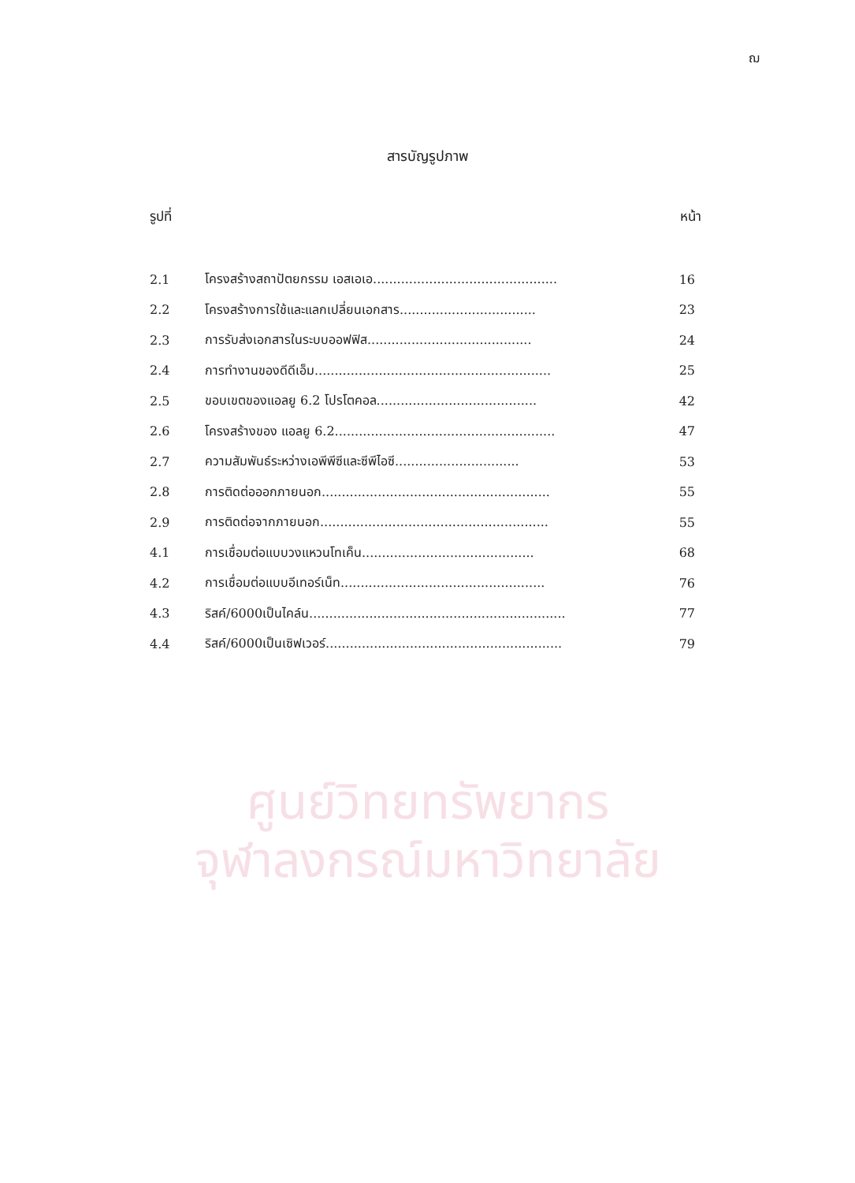ฌ
สารบัญรูปภาพ
รูปที่ หน้า
| 2.1 | โครงสร้างสถาปัตยกรรม เอสเอเอ.............................................. | 16 |
| 2.2 | โครงสร้างการใช้และแลกเปลี่ยนเอกสาร.................................. | 23 |
| 2.3 | การรับส่งเอกสารในระบบออฟฟิส......................................... | 24 |
| 2.4 | การทำงานของดีดีเอ็ม........................................................... | 25 |
| 2.5 | ขอบเขตของแอลยู 6.2 โปรโตคอล........................................ | 42 |
| 2.6 | โครงสร้างของ แอลยู 6.2....................................................... | 47 |
| 2.7 | ความสัมพันธ์ระหว่างเอพีพีซีและซีพีไอซี............................... | 53 |
| 2.8 | การติดต่อออกภายนอก......................................................... | 55 |
| 2.9 | การติดต่อจากภายนอก......................................................... | 55 |
| 4.1 | การเชื่อมต่อแบบวงแหวนโทเค็น........................................... | 68 |
| 4.2 | การเชื่อมต่อแบบอีเทอร์เน็ท................................................... | 76 |
| 4.3 | ริสค์/6000เป็นไคล์น................................................................ | 77 |
| 4.4 | ริสค์/6000เป็นเซิฟเวอร์........................................................... | 79 |
ศูนย์วิทยทรัพยากร
จุฬาลงกรณ์มหาวิทยาลัย